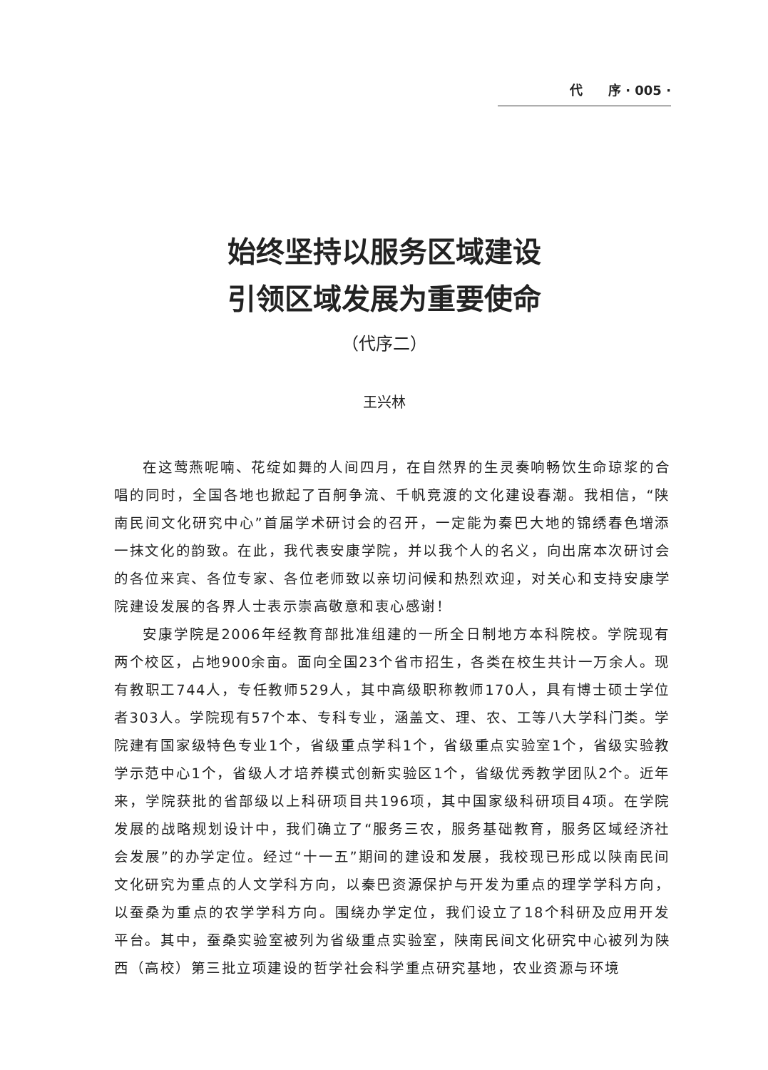代　　序 · 005 ·
始终坚持以服务区域建设
引领区域发展为重要使命
（代序二）
王兴林
在这莺燕呢喃、花绽如舞的人间四月，在自然界的生灵奏响畅饮生命琼浆的合唱的同时，全国各地也掀起了百舸争流、千帆竞渡的文化建设春潮。我相信，“陕南民间文化研究中心”首届学术研讨会的召开，一定能为秦巴大地的锦绣春色增添一抹文化的韵致。在此，我代表安康学院，并以我个人的名义，向出席本次研讨会的各位来宾、各位专家、各位老师致以亲切问候和热烈欢迎，对关心和支持安康学院建设发展的各界人士表示崇高敬意和衷心感谢！
安康学院是2006年经教育部批准组建的一所全日制地方本科院校。学院现有两个校区，占地900余亩。面向全国23个省市招生，各类在校生共计一万余人。现有教职工744人，专任教师529人，其中高级职称教师170人，具有博士硕士学位者303人。学院现有57个本、专科专业，涵盖文、理、农、工等八大学科门类。学院建有国家级特色专业1个，省级重点学科1个，省级重点实验室1个，省级实验教学示范中心1个，省级人才培养模式创新实验区1个，省级优秀教学团队2个。近年来，学院获批的省部级以上科研项目共196项，其中国家级科研项目4项。在学院发展的战略规划设计中，我们确立了“服务三农，服务基础教育，服务区域经济社会发展”的办学定位。经过“十一五”期间的建设和发展，我校现已形成以陕南民间文化研究为重点的人文学科方向，以秦巴资源保护与开发为重点的理学学科方向，以蚕桑为重点的农学学科方向。围绕办学定位，我们设立了18个科研及应用开发平台。其中，蚕桑实验室被列为省级重点实验室，陕南民间文化研究中心被列为陕西（高校）第三批立项建设的哲学社会科学重点研究基地，农业资源与环境